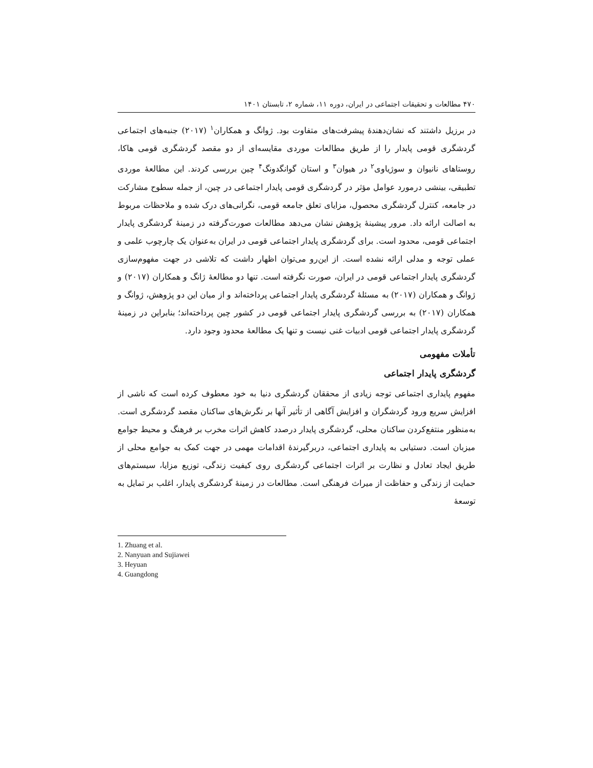۴۷۰ مطالعات و تحقیقات اجتماعی در ایران، دوره ۱۱، شماره ۲، تابستان ۱۴۰۱
در برزیل داشتند که نشان‌دهندهٔ پیشرفت‌های متفاوت بود. ژوانگ و همکاران<sup>۱</sup> (۲۰۱۷) جنبه‌های اجتماعی گردشگری قومی پایدار را از طریق مطالعات موردی مقایسه‌ای از دو مقصد گردشگری قومی هاکا، روستاهای نانیوان و سوژیاوی<sup>۲</sup> در هیوان<sup>۳</sup> و استان گوانگدونگ<sup>۴</sup> چین بررسی کردند. این مطالعهٔ موردی تطبیقی، بینشی درمورد عوامل مؤثر در گردشگری قومی پایدار اجتماعی در چین، از جمله سطوح مشارکت در جامعه، کنترل گردشگری محصول، مزایای تعلق جامعه قومی، نگرانی‌های درک شده و ملاحظات مربوط به اصالت ارائه داد. مرور پیشینهٔ پژوهش نشان می‌دهد مطالعات صورت‌گرفته در زمینهٔ گردشگری پایدار اجتماعی قومی، محدود است. برای گردشگری پایدار اجتماعی قومی در ایران به‌عنوان یک چارچوب علمی و عملی توجه و مدلی ارائه نشده است. از این‌رو می‌توان اظهار داشت که تلاشی در جهت مفهوم‌سازی گردشگری پایدار اجتماعی قومی در ایران، صورت نگرفته است. تنها دو مطالعهٔ ژانگ و همکاران (۲۰۱۷) و ژوانگ و همکاران (۲۰۱۷) به مسئلهٔ گردشگری پایدار اجتماعی پرداخته‌اند و از میان این دو پژوهش، ژوانگ و همکاران (۲۰۱۷) به بررسی گردشگری پایدار اجتماعی قومی در کشور چین پرداخته‌اند؛ بنابراین در زمینهٔ گردشگری پایدار اجتماعی قومی ادبیات غنی نیست و تنها یک مطالعهٔ محدود وجود دارد.
تأملات مفهومی
گردشگری پایدار اجتماعی
مفهوم پایداری اجتماعی توجه زیادی از محققان گردشگری دنیا به خود معطوف کرده است که ناشی از افزایش سریع ورود گردشگران و افزایش آگاهی از تأثیر آنها بر نگرش‌های ساکنان مقصد گردشگری است. به‌منظور منتفع‌کردن ساکنان محلی، گردشگری پایدار درصدد کاهش اثرات مخرب بر فرهنگ و محیط جوامع میزبان است. دستیابی به پایداری اجتماعی، دربرگیرندهٔ اقدامات مهمی در جهت کمک به جوامع محلی از طریق ایجاد تعادل و نظارت بر اثرات اجتماعی گردشگری روی کیفیت زندگی، توزیع مزایا، سیستم‌های حمایت از زندگی و حفاظت از میراث فرهنگی است. مطالعات در زمینهٔ گردشگری پایدار، اغلب بر تمایل به توسعهٔ
1. Zhuang et al.
2. Nanyuan and Sujiawei
3. Heyuan
4. Guangdong